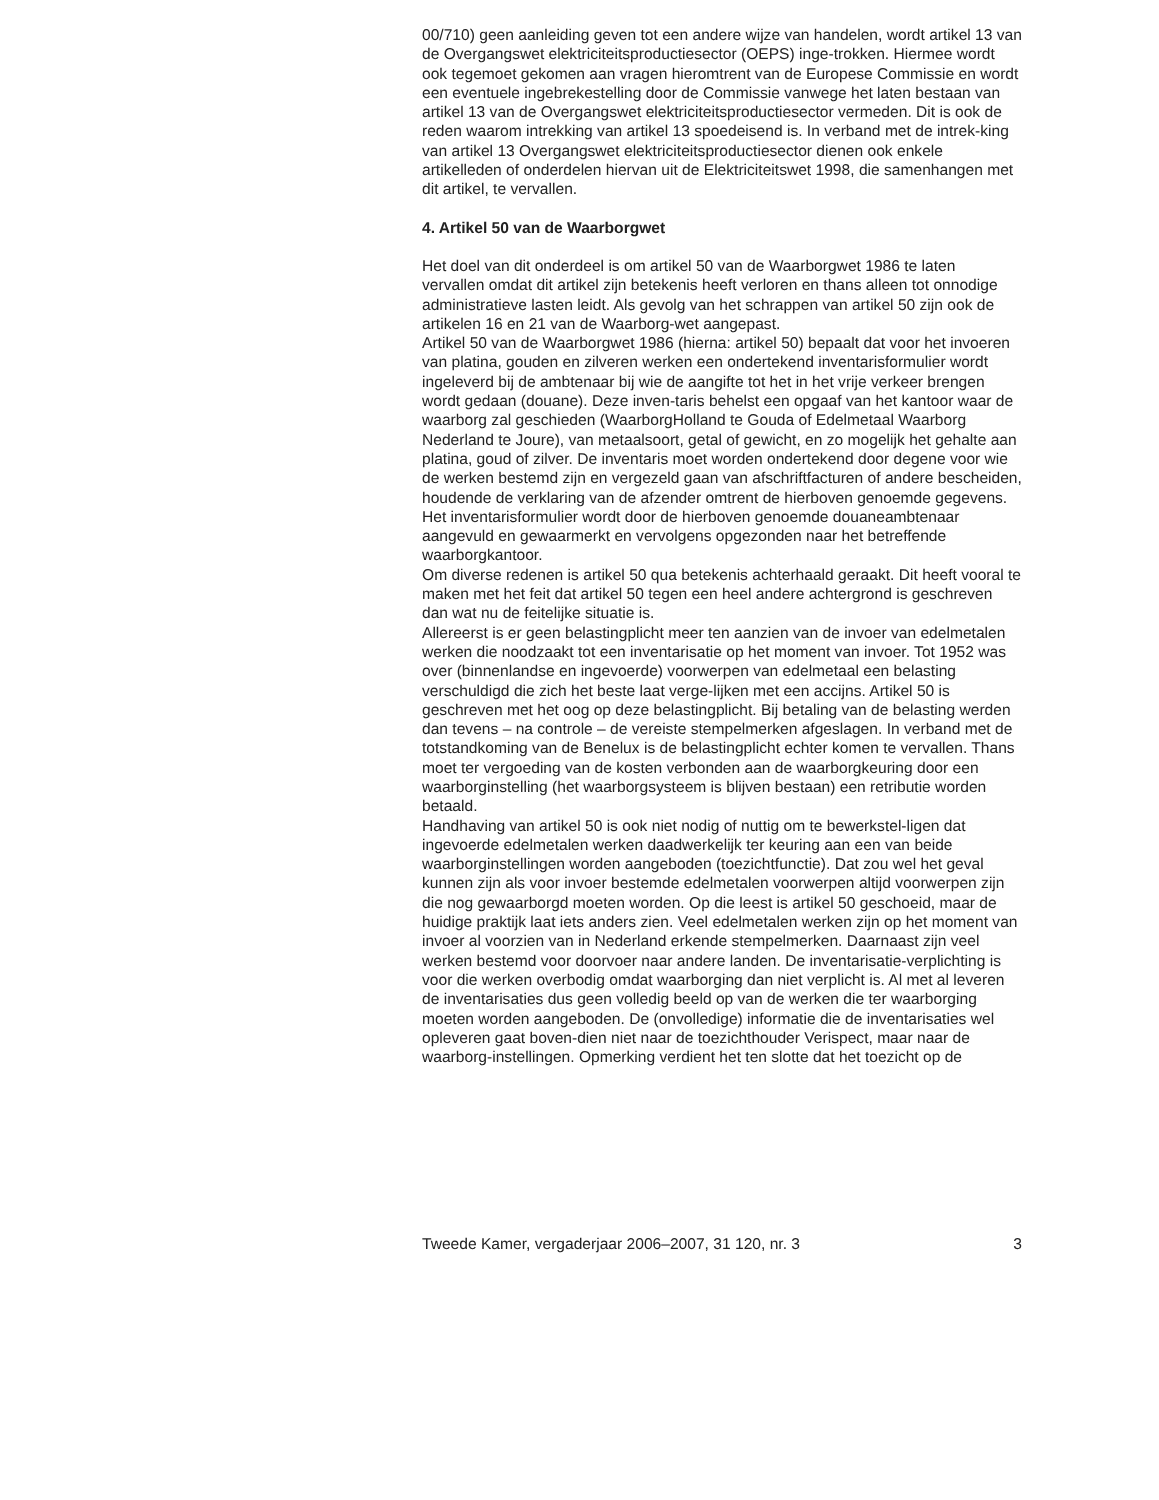00/710) geen aanleiding geven tot een andere wijze van handelen, wordt artikel 13 van de Overgangswet elektriciteitsproductiesector (OEPS) inge-trokken. Hiermee wordt ook tegemoet gekomen aan vragen hieromtrent van de Europese Commissie en wordt een eventuele ingebrekestelling door de Commissie vanwege het laten bestaan van artikel 13 van de Overgangswet elektriciteitsproductiesector vermeden. Dit is ook de reden waarom intrekking van artikel 13 spoedeisend is. In verband met de intrek-king van artikel 13 Overgangswet elektriciteitsproductiesector dienen ook enkele artikelleden of onderdelen hiervan uit de Elektriciteitswet 1998, die samenhangen met dit artikel, te vervallen.
4. Artikel 50 van de Waarborgwet
Het doel van dit onderdeel is om artikel 50 van de Waarborgwet 1986 te laten vervallen omdat dit artikel zijn betekenis heeft verloren en thans alleen tot onnodige administratieve lasten leidt. Als gevolg van het schrappen van artikel 50 zijn ook de artikelen 16 en 21 van de Waarborg-wet aangepast.
Artikel 50 van de Waarborgwet 1986 (hierna: artikel 50) bepaalt dat voor het invoeren van platina, gouden en zilveren werken een ondertekend inventarisformulier wordt ingeleverd bij de ambtenaar bij wie de aangifte tot het in het vrije verkeer brengen wordt gedaan (douane). Deze inven-taris behelst een opgaaf van het kantoor waar de waarborg zal geschieden (WaarborgHolland te Gouda of Edelmetaal Waarborg Nederland te Joure), van metaalsoort, getal of gewicht, en zo mogelijk het gehalte aan platina, goud of zilver. De inventaris moet worden ondertekend door degene voor wie de werken bestemd zijn en vergezeld gaan van afschriftfacturen of andere bescheiden, houdende de verklaring van de afzender omtrent de hierboven genoemde gegevens. Het inventarisformulier wordt door de hierboven genoemde douaneambtenaar aangevuld en gewaarmerkt en vervolgens opgezonden naar het betreffende waarborgkantoor.
Om diverse redenen is artikel 50 qua betekenis achterhaald geraakt. Dit heeft vooral te maken met het feit dat artikel 50 tegen een heel andere achtergrond is geschreven dan wat nu de feitelijke situatie is.
Allereerst is er geen belastingplicht meer ten aanzien van de invoer van edelmetalen werken die noodzaakt tot een inventarisatie op het moment van invoer. Tot 1952 was over (binnenlandse en ingevoerde) voorwerpen van edelmetaal een belasting verschuldigd die zich het beste laat verge-lijken met een accijns. Artikel 50 is geschreven met het oog op deze belastingplicht. Bij betaling van de belasting werden dan tevens – na controle – de vereiste stempelmerken afgeslagen. In verband met de totstandkoming van de Benelux is de belastingplicht echter komen te vervallen. Thans moet ter vergoeding van de kosten verbonden aan de waarborgkeuring door een waarborginstelling (het waarborgsysteem is blijven bestaan) een retributie worden betaald.
Handhaving van artikel 50 is ook niet nodig of nuttig om te bewerkstel-ligen dat ingevoerde edelmetalen werken daadwerkelijk ter keuring aan een van beide waarborginstellingen worden aangeboden (toezichtfunctie). Dat zou wel het geval kunnen zijn als voor invoer bestemde edelmetalen voorwerpen altijd voorwerpen zijn die nog gewaarborgd moeten worden. Op die leest is artikel 50 geschoeid, maar de huidige praktijk laat iets anders zien. Veel edelmetalen werken zijn op het moment van invoer al voorzien van in Nederland erkende stempelmerken. Daarnaast zijn veel werken bestemd voor doorvoer naar andere landen. De inventarisatie-verplichting is voor die werken overbodig omdat waarborging dan niet verplicht is. Al met al leveren de inventarisaties dus geen volledig beeld op van de werken die ter waarborging moeten worden aangeboden. De (onvolledige) informatie die de inventarisaties wel opleveren gaat boven-dien niet naar de toezichthouder Verispect, maar naar de waarborg-instellingen. Opmerking verdient het ten slotte dat het toezicht op de
Tweede Kamer, vergaderjaar 2006–2007, 31 120, nr. 3 3